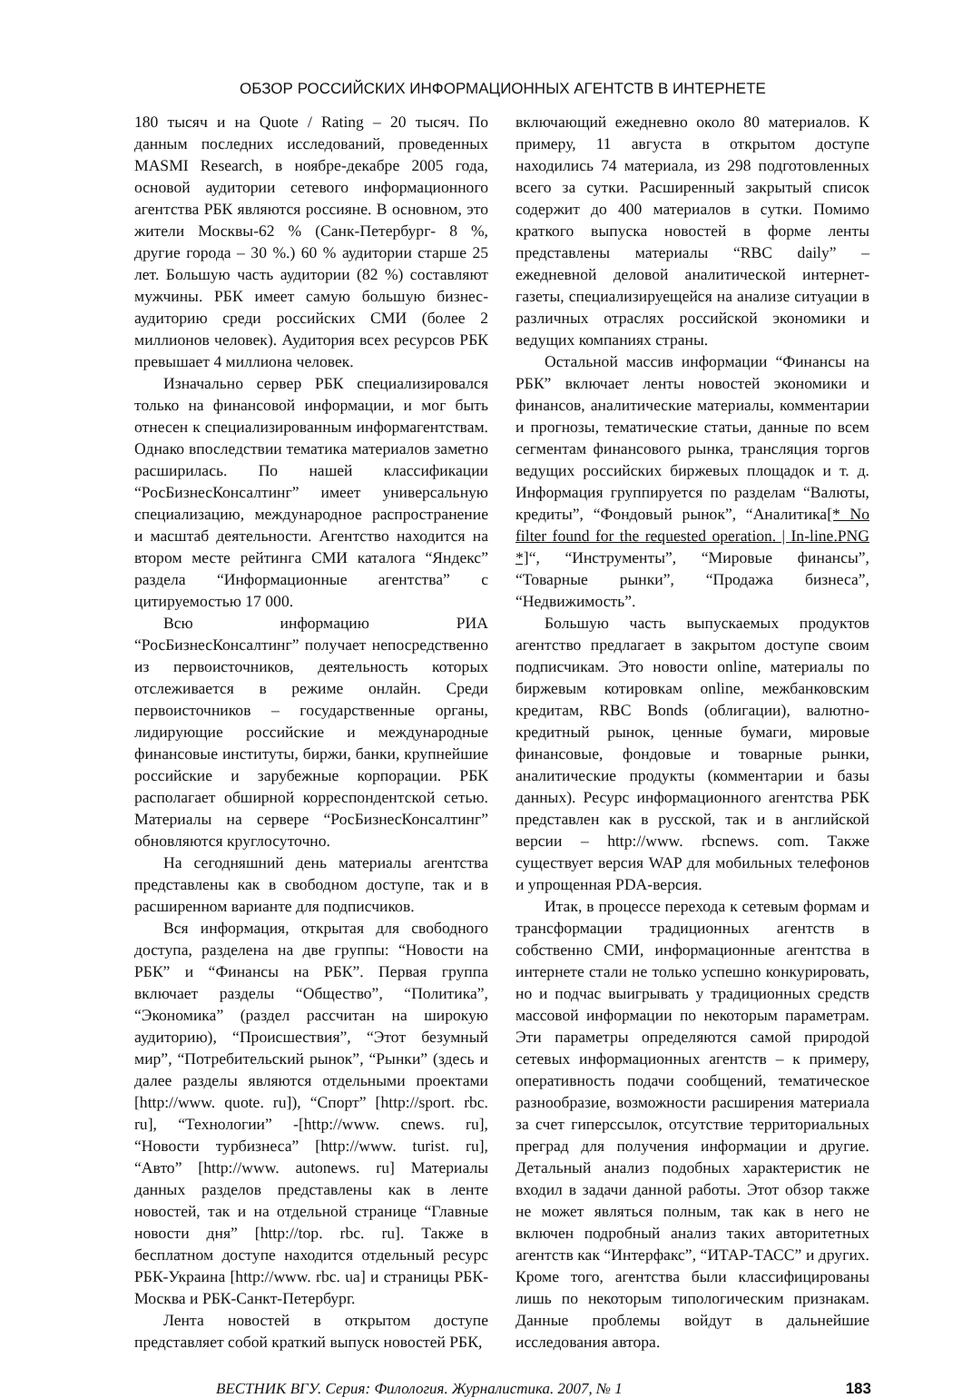ОБЗОР РОССИЙСКИХ ИНФОРМАЦИОННЫХ АГЕНТСТВ В ИНТЕРНЕТЕ
180 тысяч и на Quote / Rating – 20 тысяч. По данным последних исследований, проведенных MASMI Research, в ноябре-декабре 2005 года, основой аудитории сетевого информационного агентства РБК являются россияне. В основном, это жители Москвы-62 % (Санк-Петербург- 8 %, другие города – 30 %.) 60 % аудитории старше 25 лет. Большую часть аудитории (82 %) составляют мужчины. РБК имеет самую большую бизнес-аудиторию среди российских СМИ (более 2 миллионов человек). Аудитория всех ресурсов РБК превышает 4 миллиона человек.
Изначально сервер РБК специализировался только на финансовой информации, и мог быть отнесен к специализированным информагентствам. Однако впоследствии тематика материалов заметно расширилась. По нашей классификации “РосБизнесКонсалтинг” имеет универсальную специализацию, международное распространение и масштаб деятельности. Агентство находится на втором месте рейтинга СМИ каталога “Яндекс” раздела “Информационные агентства” с цитируемостью 17 000.
Всю информацию РИА “РосБизнесКонсалтинг” получает непосредственно из первоисточников, деятельность которых отслеживается в режиме онлайн. Среди первоисточников – государственные органы, лидирующие российские и международные финансовые институты, биржи, банки, крупнейшие российские и зарубежные корпорации. РБК располагает обширной корреспондентской сетью. Материалы на сервере “РосБизнесКонсалтинг” обновляются круглосуточно.
На сегодняшний день материалы агентства представлены как в свободном доступе, так и в расширенном варианте для подписчиков.
Вся информация, открытая для свободного доступа, разделена на две группы: “Новости на РБК” и “Финансы на РБК”. Первая группа включает разделы “Общество”, “Политика”, “Экономика” (раздел рассчитан на широкую аудиторию), “Происшествия”, “Этот безумный мир”, “Потребительский рынок”, “Рынки” (здесь и далее разделы являются отдельными проектами [http://www. quote. ru]), “Спорт” [http://sport. rbc. ru], “Технологии” -[http://www. cnews. ru], “Новости турбизнеса” [http://www. turist. ru], “Авто” [http://www. autonews. ru] Материалы данных разделов представлены как в ленте новостей, так и на отдельной странице “Главные новости дня” [http://top. rbc. ru]. Также в бесплатном доступе находится отдельный ресурс РБК-Украина [http://www. rbc. ua] и страницы РБК-Москва и РБК-Санкт-Петербург.
Лента новостей в открытом доступе представляет собой краткий выпуск новостей РБК,
включающий ежедневно около 80 материалов. К примеру, 11 августа в открытом доступе находились 74 материала, из 298 подготовленных всего за сутки. Расширенный закрытый список содержит до 400 материалов в сутки. Помимо краткого выпуска новостей в форме ленты представлены материалы “RBC daily” – ежедневной деловой аналитической интернет-газеты, специализируещейся на анализе ситуации в различных отраслях российской экономики и ведущих компаниях страны.
Остальной массив информации “Финансы на РБК” включает ленты новостей экономики и финансов, аналитические материалы, комментарии и прогнозы, тематические статьи, данные по всем сегментам финансового рынка, трансляция торгов ведущих российских биржевых площадок и т. д. Информация группируется по разделам “Валюты, кредиты”, “Фондовый рынок”, “Аналитика[* No filter found for the requested operation. | In-line.PNG *]“, “Инструменты”, “Мировые финансы”, “Товарные рынки”, “Продажа бизнеса”, “Недвижимость”.
Большую часть выпускаемых продуктов агентство предлагает в закрытом доступе своим подписчикам. Это новости online, материалы по биржевым котировкам online, межбанковским кредитам, RBC Bonds (облигации), валютно-кредитный рынок, ценные бумаги, мировые финансовые, фондовые и товарные рынки, аналитические продукты (комментарии и базы данных). Ресурс информационного агентства РБК представлен как в русской, так и в английской версии – http://www. rbcnews. com. Также существует версия WAP для мобильных телефонов и упрощенная PDA-версия.
Итак, в процессе перехода к сетевым формам и трансформации традиционных агентств в собственно СМИ, информационные агентства в интернете стали не только успешно конкурировать, но и подчас выигрывать у традиционных средств массовой информации по некоторым параметрам. Эти параметры определяются самой природой сетевых информационных агентств – к примеру, оперативность подачи сообщений, тематическое разнообразие, возможности расширения материала за счет гиперссылок, отсутствие территориальных преград для получения информации и другие. Детальный анализ подобных характеристик не входил в задачи данной работы. Этот обзор также не может являться полным, так как в него не включен подробный анализ таких авторитетных агентств как “Интерфакс”, “ИТАР-ТАСС” и других. Кроме того, агентства были классифицированы лишь по некоторым типологическим признакам. Данные проблемы войдут в дальнейшие исследования автора.
ВЕСТНИК ВГУ. Серия: Филология. Журналистика. 2007, № 1 183